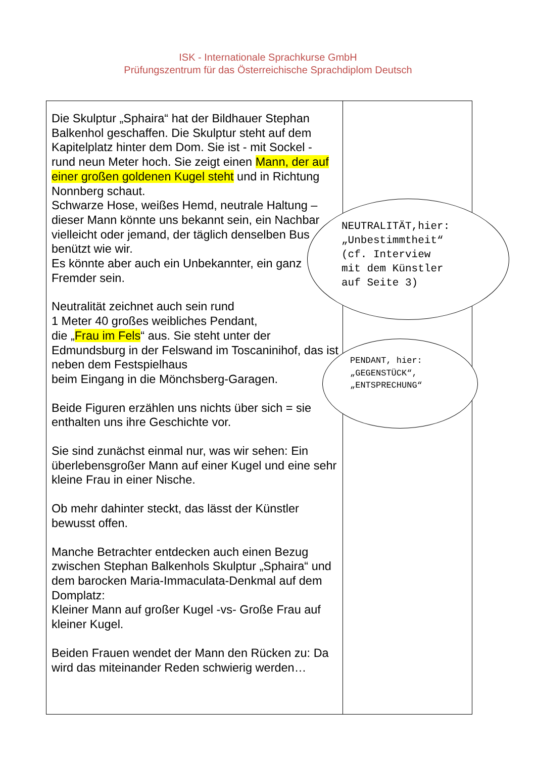ISK - Internationale Sprachkurse GmbH
Prüfungszentrum für das Österreichische Sprachdiplom Deutsch
| Die Skulptur „Sphaira“ hat der Bildhauer Stephan Balkenhol geschaffen. Die Skulptur steht auf dem Kapitelplatz hinter dem Dom. Sie ist - mit Sockel - rund neun Meter hoch. Sie zeigt einen Mann, der auf einer großen goldenen Kugel steht und in Richtung Nonnberg schaut. Schwarze Hose, weißes Hemd, neutrale Haltung – dieser Mann könnte uns bekannt sein, ein Nachbar vielleicht oder jemand, der täglich denselben Bus benützt wie wir. Es könnte aber auch ein Unbekannter, ein ganz Fremder sein. Neutralität zeichnet auch sein rund 1 Meter 40 großes weibliches Pendant, die „ Frau im Fels “ aus. Sie steht unter der Edmundsburg in der Felswand im Toscaninihof, das ist neben dem Festspielhaus beim Eingang in die Mönchsberg-Garagen. Beide Figuren erzählen uns nichts über sich = sie enthalten uns ihre Geschichte vor. Sie sind zunächst einmal nur, was wir sehen: Ein überlebensgroßer Mann auf einer Kugel und eine sehr kleine Frau in einer Nische. Ob mehr dahinter steckt, das lässt der Künstler bewusst offen. Manche Betrachter entdecken auch einen Bezug zwischen Stephan Balkenhols Skulptur „Sphaira“ und dem barocken Maria-Immaculata-Denkmal auf dem Domplatz: Kleiner Mann auf großer Kugel -vs- Große Frau auf kleiner Kugel. Beiden Frauen wendet der Mann den Rücken zu: Da wird das miteinander Reden schwierig werden… | |
NEUTRALITÄT,hier:
„Unbestimmtheit“
(cf. Interview
mit dem Künstler
auf Seite 3)
PENDANT, hier:
„GEGENSTÜCK“,
„ENTSPRECHUNG“